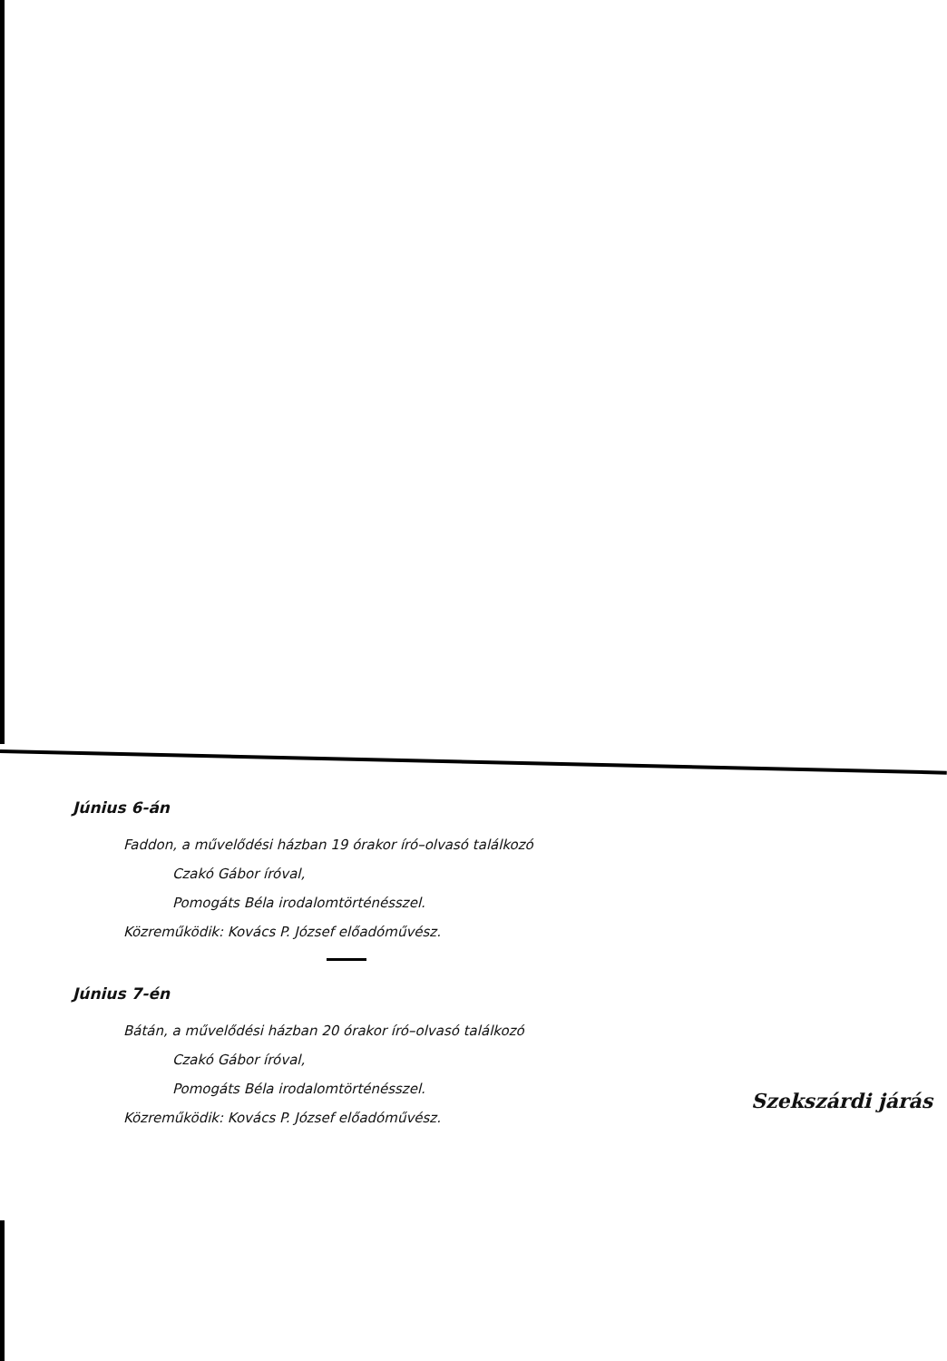Június 6-án
Faddon, a művelődési házban 19 órakor író–olvasó találkozó
Czakó Gábor íróval,
Pomogáts Béla irodalomtörténésszel.
Közreműködik: Kovács P. József előadóművész.
Június 7-én
Bátán, a művelődési házban 20 órakor író–olvasó találkozó
Czakó Gábor íróval,
Pomogáts Béla irodalomtörténésszel.
Közreműködik: Kovács P. József előadóművész.
Szekszárdi járás